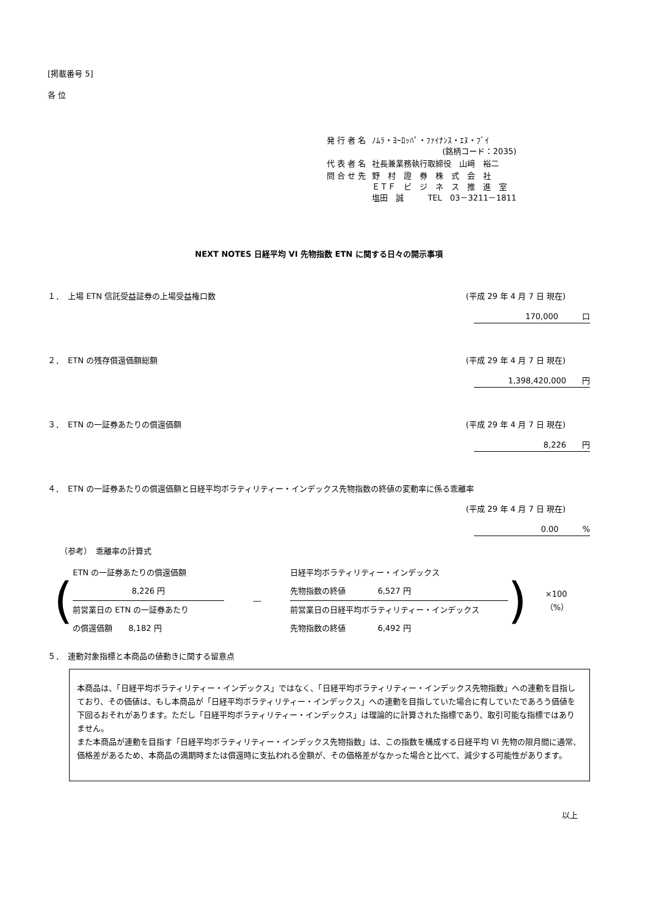[掲載番号 5]
各 位
| 発 行 者 名 | ﾉﾑﾗ・ﾖｰﾛｯﾊﾟ・ﾌｧｲﾅﾝｽ・ｴﾇ・ﾌﾞｲ (銘柄コード：2035) |
| 代 表 者 名 | 社長兼業務執行取締役 山﨑 裕二 |
| 問 合 せ 先 | 野 村 證 券 株 式 会 社 ＥＴＦ ビ ジ ネ ス 推 進 室 塩田 誠 TEL 03－3211－1811 |
NEXT NOTES 日経平均 VI 先物指数 ETN に関する日々の開示事項
１．　上場 ETN 信託受益証券の上場受益権口数 (平成 29 年 4 月 7 日 現在)
170,000　　　口
２．　ETN の残存償還価額総額 (平成 29 年 4 月 7 日 現在)
1,398,420,000　　円
３．　ETN の一証券あたりの償還価額 (平成 29 年 4 月 7 日 現在)
8,226　　円
４．　ETN の一証券あたりの償還価額と日経平均ボラティリティー・インデックス先物指数の終値の変動率に係る乖離率
(平成 29 年 4 月 7 日 現在)
0.00　　　%
（参考）　乖離率の計算式
(
ETN の一証券あたりの償還価額
8,226 円
前営業日の ETN の一証券あたり
の償還価額　　8,182 円
―
日経平均ボラティリティー・インデックス
先物指数の終値　　　　6,527 円
前営業日の日経平均ボラティリティー・インデックス
先物指数の終値　　　　6,492 円
) ×100（%）
５．　連動対象指標と本商品の値動きに関する留意点
本商品は、「日経平均ボラティリティー・インデックス」ではなく、「日経平均ボラティリティー・インデックス先物指数」への連動を目指しており、その価値は、もし本商品が「日経平均ボラティリティー・インデックス」への連動を目指していた場合に有していたであろう価値を下回るおそれがあります。ただし「日経平均ボラティリティー・インデックス」は理論的に計算された指標であり、取引可能な指標ではありません。
また本商品が連動を目指す「日経平均ボラティリティー・インデックス先物指数」は、この指数を構成する日経平均 VI 先物の限月間に通常、価格差があるため、本商品の満期時または償還時に支払われる金額が、その価格差がなかった場合と比べて、減少する可能性があります。
以上